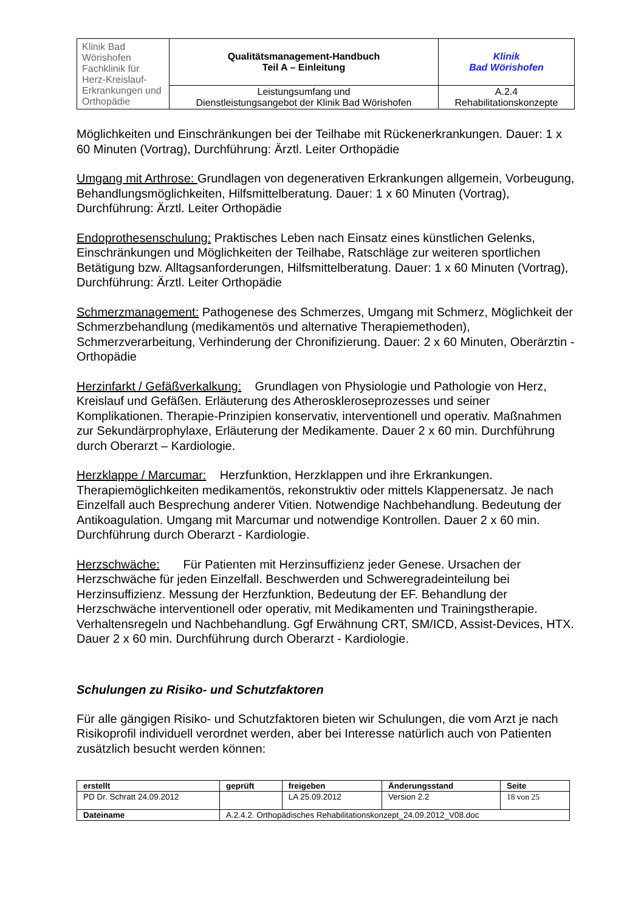| Klinik Bad Wörishofen Fachklinik für Herz-Kreislauf-Erkrankungen und Orthopädie | Qualitätsmanagement-Handbuch Teil A – Einleitung | Klinik Bad Wörishofen |
| | Leistungsumfang und Dienstleistungsangebot der Klinik Bad Wörishofen | A.2.4 Rehabilitationskonzepte |
Möglichkeiten und Einschränkungen bei der Teilhabe mit Rückenerkrankungen. Dauer: 1 x 60 Minuten (Vortrag), Durchführung: Ärztl. Leiter Orthopädie
Umgang mit Arthrose: Grundlagen von degenerativen Erkrankungen allgemein, Vorbeugung, Behandlungsmöglichkeiten, Hilfsmittelberatung. Dauer: 1 x 60 Minuten (Vortrag), Durchführung: Ärztl. Leiter Orthopädie
Endoprothesenschulung: Praktisches Leben nach Einsatz eines künstlichen Gelenks, Einschränkungen und Möglichkeiten der Teilhabe, Ratschläge zur weiteren sportlichen Betätigung bzw. Alltagsanforderungen, Hilfsmittelberatung. Dauer: 1 x 60 Minuten (Vortrag), Durchführung: Ärztl. Leiter Orthopädie
Schmerzmanagement: Pathogenese des Schmerzes, Umgang mit Schmerz, Möglichkeit der Schmerzbehandlung (medikamentös und alternative Therapiemethoden), Schmerzverarbeitung, Verhinderung der Chronifizierung. Dauer: 2 x 60 Minuten, Oberärztin - Orthopädie
Herzinfarkt / Gefäßverkalkung: Grundlagen von Physiologie und Pathologie von Herz, Kreislauf und Gefäßen. Erläuterung des Atheroskleroseprozesses und seiner Komplikationen. Therapie-Prinzipien konservativ, interventionell und operativ. Maßnahmen zur Sekundärprophylaxe, Erläuterung der Medikamente. Dauer 2 x 60 min. Durchführung durch Oberarzt – Kardiologie.
Herzklappe / Marcumar: Herzfunktion, Herzklappen und ihre Erkrankungen. Therapiemöglichkeiten medikamentös, rekonstruktiv oder mittels Klappenersatz. Je nach Einzelfall auch Besprechung anderer Vitien. Notwendige Nachbehandlung. Bedeutung der Antikoagulation. Umgang mit Marcumar und notwendige Kontrollen. Dauer 2 x 60 min. Durchführung durch Oberarzt - Kardiologie.
Herzschwäche: Für Patienten mit Herzinsuffizienz jeder Genese. Ursachen der Herzschwäche für jeden Einzelfall. Beschwerden und Schweregradeinteilung bei Herzinsuffizienz. Messung der Herzfunktion, Bedeutung der EF. Behandlung der Herzschwäche interventionell oder operativ, mit Medikamenten und Trainingstherapie. Verhaltensregeln und Nachbehandlung. Ggf Erwähnung CRT, SM/ICD, Assist-Devices, HTX. Dauer 2 x 60 min. Durchführung durch Oberarzt - Kardiologie.
Schulungen zu Risiko- und Schutzfaktoren
Für alle gängigen Risiko- und Schutzfaktoren bieten wir Schulungen, die vom Arzt je nach Risikoprofil individuell verordnet werden, aber bei Interesse natürlich auch von Patienten zusätzlich besucht werden können:
| erstellt | geprüft | freigeben | Änderungsstand | Seite |
| --- | --- | --- | --- | --- |
| PD Dr. Schratt 24.09.2012 | | LA 25.09.2012 | Version 2.2 | 18 von 25 |
| Dateiname | A.2.4.2. Orthopädisches Rehabilitationskonzept_24.09.2012_V08.doc | | | |